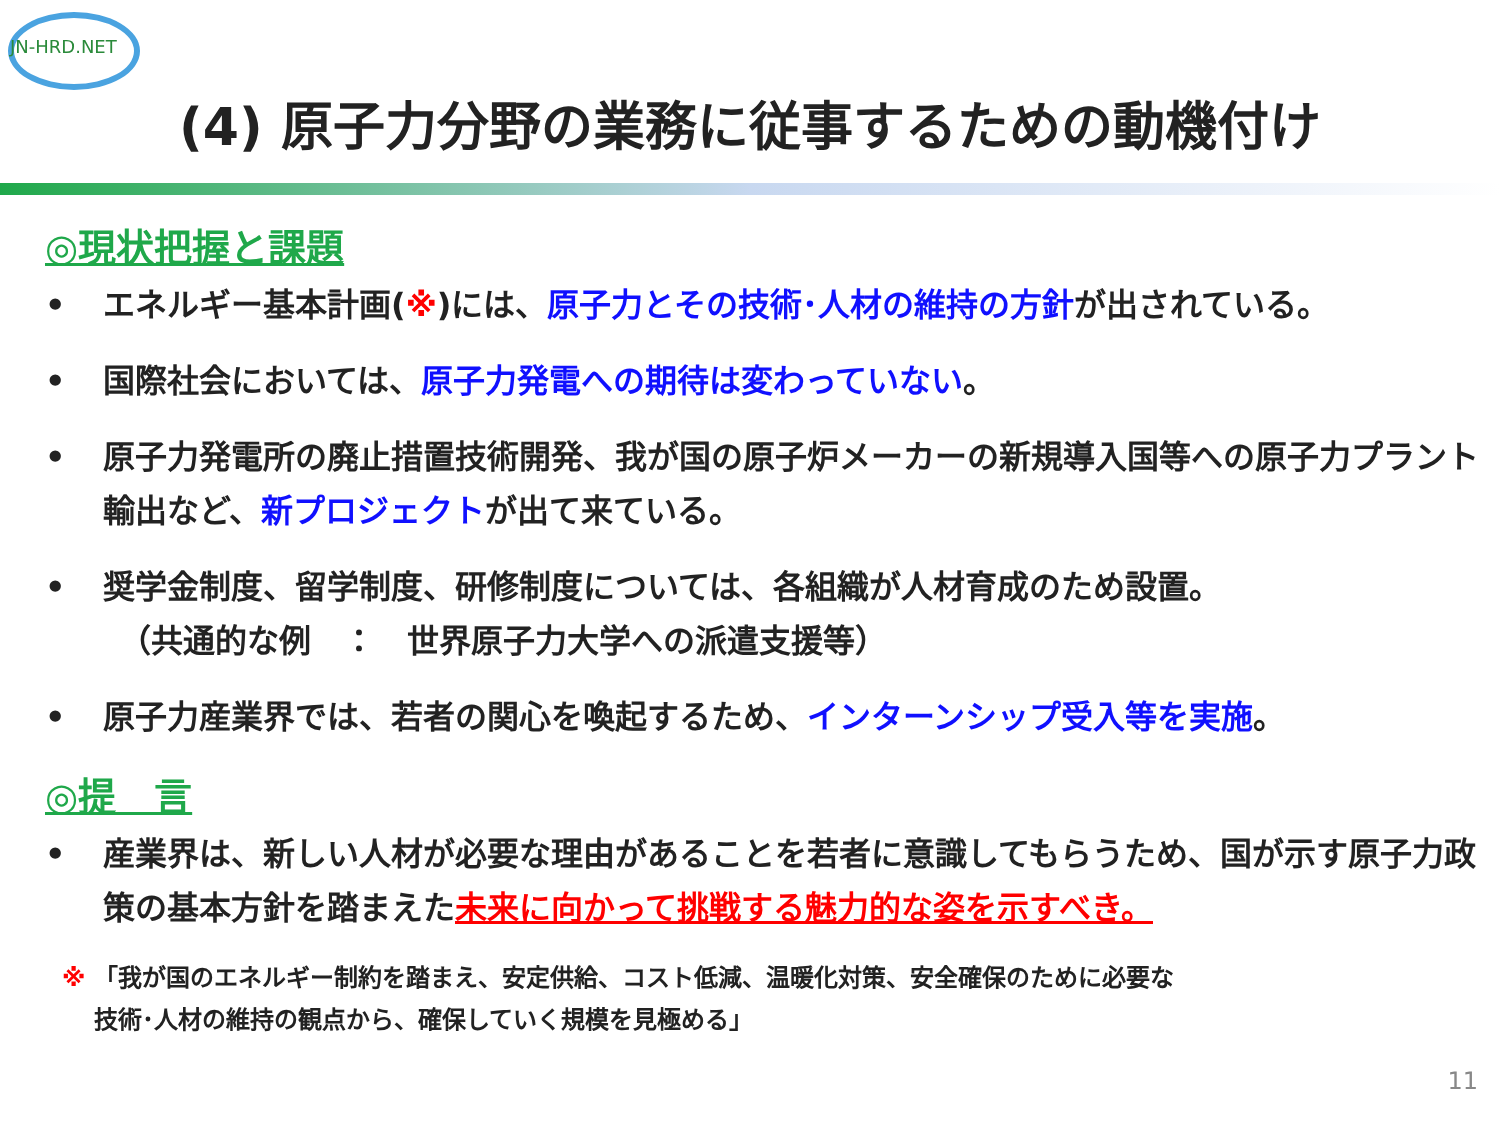JN-HRD.NET
(4) 原子力分野の業務に従事するための動機付け
◎現状把握と課題
• エネルギー基本計画(※)には、原子力とその技術･人材の維持の方針が出されている。
• 国際社会においては、原子力発電への期待は変わっていない。
• 原子力発電所の廃止措置技術開発、我が国の原子炉メーカーの新規導入国等への原子力プラント輸出など、新プロジェクトが出て来ている。
• 奨学金制度、留学制度、研修制度については、各組織が人材育成のため設置。
　（共通的な例　：　世界原子力大学への派遣支援等）
• 原子力産業界では、若者の関心を喚起するため、インターンシップ受入等を実施。
◎提　言
• 産業界は、新しい人材が必要な理由があることを若者に意識してもらうため、国が示す原子力政策の基本方針を踏まえた未来に向かって挑戦する魅力的な姿を示すべき。
※ 「我が国のエネルギー制約を踏まえ、安定供給、コスト低減、温暖化対策、安全確保のために必要な
　 技術･人材の維持の観点から、確保していく規模を見極める」
11